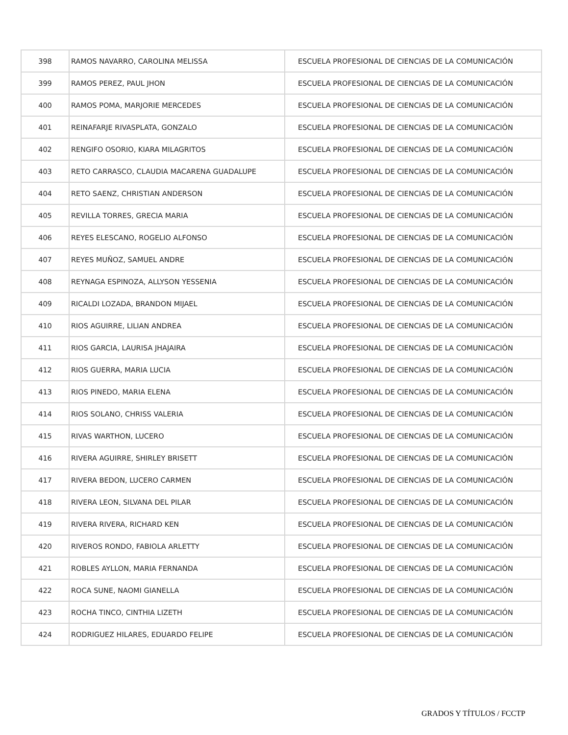| 398 | RAMOS NAVARRO, CAROLINA MELISSA | ESCUELA PROFESIONAL DE CIENCIAS DE LA COMUNICACIÓN |
| 399 | RAMOS PEREZ, PAUL JHON | ESCUELA PROFESIONAL DE CIENCIAS DE LA COMUNICACIÓN |
| 400 | RAMOS POMA, MARJORIE MERCEDES | ESCUELA PROFESIONAL DE CIENCIAS DE LA COMUNICACIÓN |
| 401 | REINAFARJE RIVASPLATA, GONZALO | ESCUELA PROFESIONAL DE CIENCIAS DE LA COMUNICACIÓN |
| 402 | RENGIFO OSORIO, KIARA MILAGRITOS | ESCUELA PROFESIONAL DE CIENCIAS DE LA COMUNICACIÓN |
| 403 | RETO CARRASCO, CLAUDIA MACARENA GUADALUPE | ESCUELA PROFESIONAL DE CIENCIAS DE LA COMUNICACIÓN |
| 404 | RETO SAENZ, CHRISTIAN ANDERSON | ESCUELA PROFESIONAL DE CIENCIAS DE LA COMUNICACIÓN |
| 405 | REVILLA TORRES, GRECIA MARIA | ESCUELA PROFESIONAL DE CIENCIAS DE LA COMUNICACIÓN |
| 406 | REYES ELESCANO, ROGELIO ALFONSO | ESCUELA PROFESIONAL DE CIENCIAS DE LA COMUNICACIÓN |
| 407 | REYES MUÑOZ, SAMUEL ANDRE | ESCUELA PROFESIONAL DE CIENCIAS DE LA COMUNICACIÓN |
| 408 | REYNAGA ESPINOZA, ALLYSON YESSENIA | ESCUELA PROFESIONAL DE CIENCIAS DE LA COMUNICACIÓN |
| 409 | RICALDI LOZADA, BRANDON MIJAEL | ESCUELA PROFESIONAL DE CIENCIAS DE LA COMUNICACIÓN |
| 410 | RIOS AGUIRRE, LILIAN ANDREA | ESCUELA PROFESIONAL DE CIENCIAS DE LA COMUNICACIÓN |
| 411 | RIOS GARCIA, LAURISA JHAJAIRA | ESCUELA PROFESIONAL DE CIENCIAS DE LA COMUNICACIÓN |
| 412 | RIOS GUERRA, MARIA LUCIA | ESCUELA PROFESIONAL DE CIENCIAS DE LA COMUNICACIÓN |
| 413 | RIOS PINEDO, MARIA ELENA | ESCUELA PROFESIONAL DE CIENCIAS DE LA COMUNICACIÓN |
| 414 | RIOS SOLANO, CHRISS VALERIA | ESCUELA PROFESIONAL DE CIENCIAS DE LA COMUNICACIÓN |
| 415 | RIVAS WARTHON, LUCERO | ESCUELA PROFESIONAL DE CIENCIAS DE LA COMUNICACIÓN |
| 416 | RIVERA AGUIRRE, SHIRLEY BRISETT | ESCUELA PROFESIONAL DE CIENCIAS DE LA COMUNICACIÓN |
| 417 | RIVERA BEDON, LUCERO CARMEN | ESCUELA PROFESIONAL DE CIENCIAS DE LA COMUNICACIÓN |
| 418 | RIVERA LEON, SILVANA DEL PILAR | ESCUELA PROFESIONAL DE CIENCIAS DE LA COMUNICACIÓN |
| 419 | RIVERA RIVERA, RICHARD KEN | ESCUELA PROFESIONAL DE CIENCIAS DE LA COMUNICACIÓN |
| 420 | RIVEROS RONDO, FABIOLA ARLETTY | ESCUELA PROFESIONAL DE CIENCIAS DE LA COMUNICACIÓN |
| 421 | ROBLES AYLLON, MARIA FERNANDA | ESCUELA PROFESIONAL DE CIENCIAS DE LA COMUNICACIÓN |
| 422 | ROCA SUNE, NAOMI GIANELLA | ESCUELA PROFESIONAL DE CIENCIAS DE LA COMUNICACIÓN |
| 423 | ROCHA TINCO, CINTHIA LIZETH | ESCUELA PROFESIONAL DE CIENCIAS DE LA COMUNICACIÓN |
| 424 | RODRIGUEZ HILARES, EDUARDO FELIPE | ESCUELA PROFESIONAL DE CIENCIAS DE LA COMUNICACIÓN |
GRADOS Y TÍTULOS / FCCTP